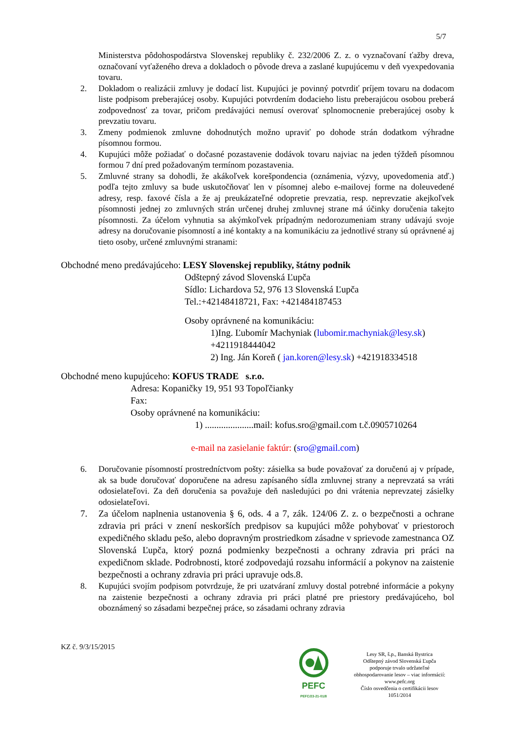5/7
Ministerstva pôdohospodárstva Slovenskej republiky č. 232/2006 Z. z. o vyznačovaní ťažby dreva, označovaní vyťaženého dreva a dokladoch o pôvode dreva a zaslané kupujúcemu v deň vyexpedovania tovaru.
2. Dokladom o realizácii zmluvy je dodací list. Kupujúci je povinný potvrdiť príjem tovaru na dodacom liste podpisom preberajúcej osoby. Kupujúci potvrdením dodacieho listu preberajúcou osobou preberá zodpovednosť za tovar, pričom predávajúci nemusí overovať splnomocnenie preberajúcej osoby k prevzatiu tovaru.
3. Zmeny podmienok zmluvne dohodnutých možno upraviť po dohode strán dodatkom výhradne písomnou formou.
4. Kupujúci môže požiadať o dočasné pozastavenie dodávok tovaru najviac na jeden týždeň písomnou formou 7 dní pred požadovaným termínom pozastavenia.
5. Zmluvné strany sa dohodli, že akákoľvek korešpondencia (oznámenia, výzvy, upovedomenia atď.) podľa tejto zmluvy sa bude uskutočňovať len v písomnej alebo e-mailovej forme na doleuvedené adresy, resp. faxové čísla a že aj preukázateľné odopretie prevzatia, resp. neprevzatie akejkoľvek písomnosti jednej zo zmluvných strán určenej druhej zmluvnej strane má účinky doručenia takejto písomnosti. Za účelom vyhnutia sa akýmkoľvek prípadným nedorozumeniam strany udávajú svoje adresy na doručovanie písomností a iné kontakty a na komunikáciu za jednotlivé strany sú oprávnené aj tieto osoby, určené zmluvnými stranami:
Obchodné meno predávajúceho: LESY Slovenskej republiky, štátny podnik
Odštepný závod Slovenská Ľupča
Sídlo: Lichardova 52, 976 13 Slovenská Ľupča
Tel.:+42148418721, Fax: +421484187453
Osoby oprávnené na komunikáciu:
1)Ing. Ľubomír Machyniak (lubomir.machyniak@lesy.sk) +4211918444042
2) Ing. Ján Koreň ( jan.koren@lesy.sk) +421918334518
Obchodné meno kupujúceho: KOFUS TRADE s.r.o.
Adresa: Kopaničky 19, 951 93 Topoľčianky
Fax:
Osoby oprávnené na komunikáciu:
1) .....................mail: kofus.sro@gmail.com t.č.0905710264
e-mail na zasielanie faktúr: (sro@gmail.com)
6. Doručovanie písomností prostredníctvom pošty: zásielka sa bude považovať za doručenú aj v prípade, ak sa bude doručovať doporučene na adresu zapísaného sídla zmluvnej strany a neprevzatá sa vráti odosielateľovi. Za deň doručenia sa považuje deň nasledujúci po dni vrátenia neprevzatej zásielky odosielateľovi.
7. Za účelom naplnenia ustanovenia § 6, ods. 4 a 7, zák. 124/06 Z. z. o bezpečnosti a ochrane zdravia pri práci v znení neskorších predpisov sa kupujúci môže pohybovať v priestoroch expedičného skladu pešo, alebo dopravným prostriedkom zásadne v sprievode zamestnanca OZ Slovenská Ľupča, ktorý pozná podmienky bezpečnosti a ochrany zdravia pri práci na expedičnom sklade. Podrobnosti, ktoré zodpovedajú rozsahu informácií a pokynov na zaistenie bezpečnosti a ochrany zdravia pri práci upravuje ods.8.
8. Kupujúci svojím podpisom potvrdzuje, že pri uzatváraní zmluvy dostal potrebné informácie a pokyny na zaistenie bezpečnosti a ochrany zdravia pri práci platné pre priestory predávajúceho, bol oboznámený so zásadami bezpečnej práce, so zásadami ochrany zdravia
KZ č. 9/3/15/2015
PEFC
PEFC/23-21-01/8
Lesy SR, š.p., Banská Bystrica
Odštepný závod Slovenská Ľupča
podporuje trvalo udržateľné
obhospodarovanie lesov – viac informácií:
www.pefc.org
Číslo osvedčenia o certifikácii lesov
1051/2014